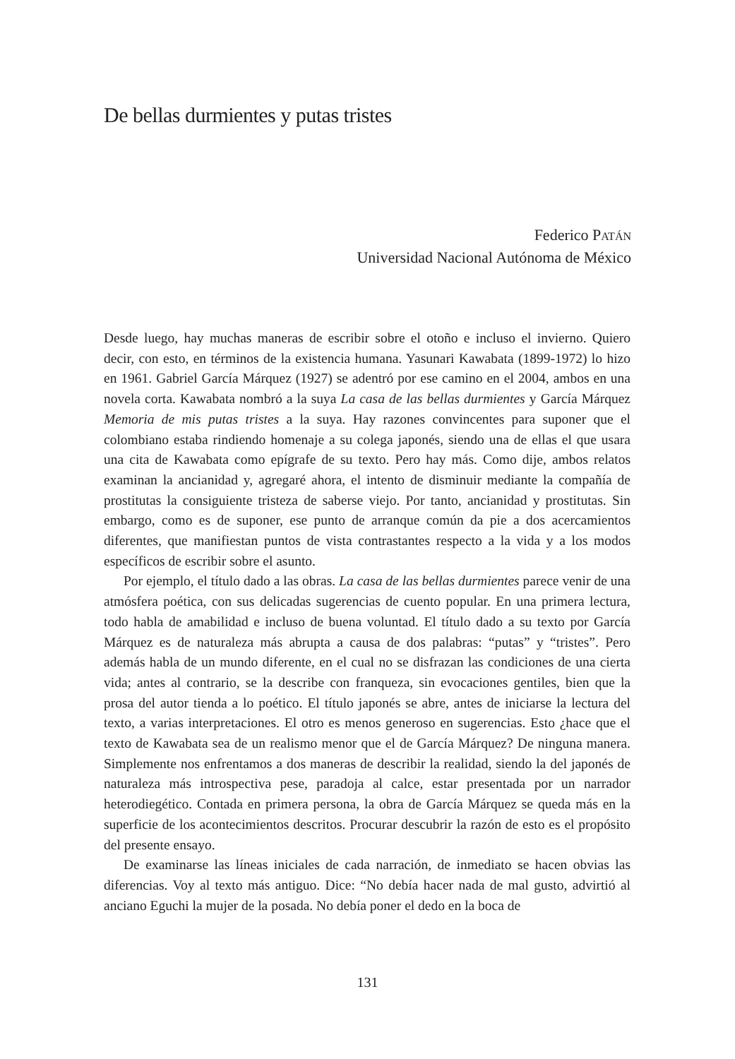De bellas durmientes y putas tristes
Federico PATÁN
Universidad Nacional Autónoma de México
Desde luego, hay muchas maneras de escribir sobre el otoño e incluso el invierno. Quiero decir, con esto, en términos de la existencia humana. Yasunari Kawabata (1899-1972) lo hizo en 1961. Gabriel García Márquez (1927) se adentró por ese camino en el 2004, ambos en una novela corta. Kawabata nombró a la suya La casa de las bellas durmientes y García Márquez Memoria de mis putas tristes a la suya. Hay razones convincentes para suponer que el colombiano estaba rindiendo homenaje a su colega japonés, siendo una de ellas el que usara una cita de Kawabata como epígrafe de su texto. Pero hay más. Como dije, ambos relatos examinan la ancianidad y, agregaré ahora, el intento de disminuir mediante la compañía de prostitutas la consiguiente tristeza de saberse viejo. Por tanto, ancianidad y prostitutas. Sin embargo, como es de suponer, ese punto de arranque común da pie a dos acercamientos diferentes, que manifiestan puntos de vista contrastantes respecto a la vida y a los modos específicos de escribir sobre el asunto.
Por ejemplo, el título dado a las obras. La casa de las bellas durmientes parece venir de una atmósfera poética, con sus delicadas sugerencias de cuento popular. En una primera lectura, todo habla de amabilidad e incluso de buena voluntad. El título dado a su texto por García Márquez es de naturaleza más abrupta a causa de dos palabras: “putas” y “tristes”. Pero además habla de un mundo diferente, en el cual no se disfrazan las condiciones de una cierta vida; antes al contrario, se la describe con franqueza, sin evocaciones gentiles, bien que la prosa del autor tienda a lo poético. El título japonés se abre, antes de iniciarse la lectura del texto, a varias interpretaciones. El otro es menos generoso en sugerencias. Esto ¿hace que el texto de Kawabata sea de un realismo menor que el de García Márquez? De ninguna manera. Simplemente nos enfrentamos a dos maneras de describir la realidad, siendo la del japonés de naturaleza más introspectiva pese, paradoja al calce, estar presentada por un narrador heterodiegético. Contada en primera persona, la obra de García Márquez se queda más en la superficie de los acontecimientos descritos. Procurar descubrir la razón de esto es el propósito del presente ensayo.
De examinarse las líneas iniciales de cada narración, de inmediato se hacen obvias las diferencias. Voy al texto más antiguo. Dice: “No debía hacer nada de mal gusto, advirtió al anciano Eguchi la mujer de la posada. No debía poner el dedo en la boca de
131